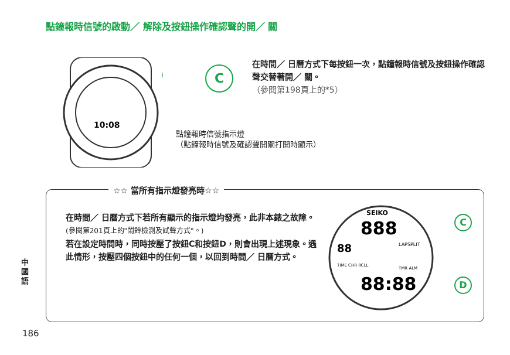點鐘報時信號的啟動／ 解除及按鈕操作確認聲的開／ 關
10:08
C
在時間／ 日曆方式下每按鈕一次，點鐘報時信號及按鈕操作確認聲交替著開／ 關。
（參閱第198頁上的*5）
點鐘報時信號指示燈
（點鐘報時信號及確認聲開關打開時顯示）
☆☆ 當所有指示燈發亮時☆☆
在時間／ 日曆方式下若所有顯示的指示燈均發亮，此非本錶之故障。
(參閱第201頁上的"鬧鈴檢測及試聲方式"。)
若在設定時間時，同時按壓了按鈕C和按鈕D，則會出現上述現象。遇此情形，按壓四個按鈕中的任何一個，以回到時間／ 日曆方式。
SEIKO
888
88
88:88
LAPSPLIT
TIME CHR RCLL
TMR ALM
C
D
中國語
186